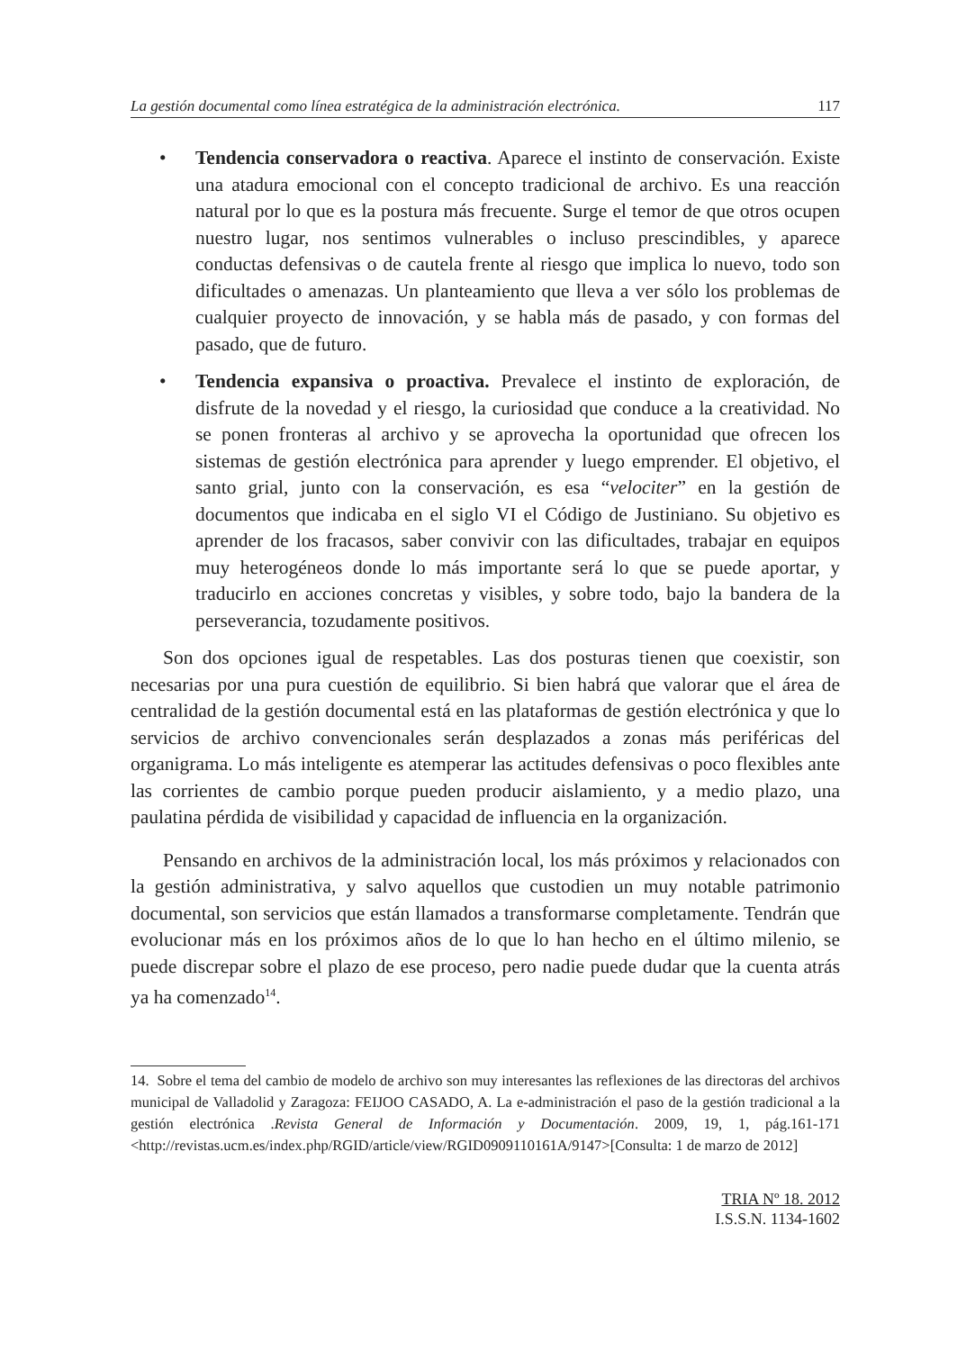La gestión documental como línea estratégica de la administración electrónica. 117
• Tendencia conservadora o reactiva. Aparece el instinto de conservación. Existe una atadura emocional con el concepto tradicional de archivo. Es una reacción natural por lo que es la postura más frecuente. Surge el temor de que otros ocupen nuestro lugar, nos sentimos vulnerables o incluso prescindibles, y aparece conductas defensivas o de cautela frente al riesgo que implica lo nuevo, todo son dificultades o amenazas. Un planteamiento que lleva a ver sólo los problemas de cualquier proyecto de innovación, y se habla más de pasado, y con formas del pasado, que de futuro.
• Tendencia expansiva o proactiva. Prevalece el instinto de exploración, de disfrute de la novedad y el riesgo, la curiosidad que conduce a la creatividad. No se ponen fronteras al archivo y se aprovecha la oportunidad que ofrecen los sistemas de gestión electrónica para aprender y luego emprender. El objetivo, el santo grial, junto con la conservación, es esa “velociter” en la gestión de documentos que indicaba en el siglo VI el Código de Justiniano. Su objetivo es aprender de los fracasos, saber convivir con las dificultades, trabajar en equipos muy heterogéneos donde lo más importante será lo que se puede aportar, y traducirlo en acciones concretas y visibles, y sobre todo, bajo la bandera de la perseverancia, tozudamente positivos.
Son dos opciones igual de respetables. Las dos posturas tienen que coexistir, son necesarias por una pura cuestión de equilibrio. Si bien habrá que valorar que el área de centralidad de la gestión documental está en las plataformas de gestión electrónica y que lo servicios de archivo convencionales serán desplazados a zonas más periféricas del organigrama. Lo más inteligente es atemperar las actitudes defensivas o poco flexibles ante las corrientes de cambio porque pueden producir aislamiento, y a medio plazo, una paulatina pérdida de visibilidad y capacidad de influencia en la organización.
Pensando en archivos de la administración local, los más próximos y relacionados con la gestión administrativa, y salvo aquellos que custodien un muy notable patrimonio documental, son servicios que están llamados a transformarse completamente. Tendrán que evolucionar más en los próximos años de lo que lo han hecho en el último milenio, se puede discrepar sobre el plazo de ese proceso, pero nadie puede dudar que la cuenta atrás ya ha comenzado<sup>14</sup>.
14. Sobre el tema del cambio de modelo de archivo son muy interesantes las reflexiones de las directoras del archivos municipal de Valladolid y Zaragoza: FEIJOO CASADO, A. La e-administración el paso de la gestión tradicional a la gestión electrónica .Revista General de Información y Documentación. 2009, 19, 1, pág.161-171 <http://revistas.ucm.es/index.php/RGID/article/view/RGID0909110161A/9147>[Consulta: 1 de marzo de 2012]
TRIA Nº 18. 2012
I.S.S.N. 1134-1602